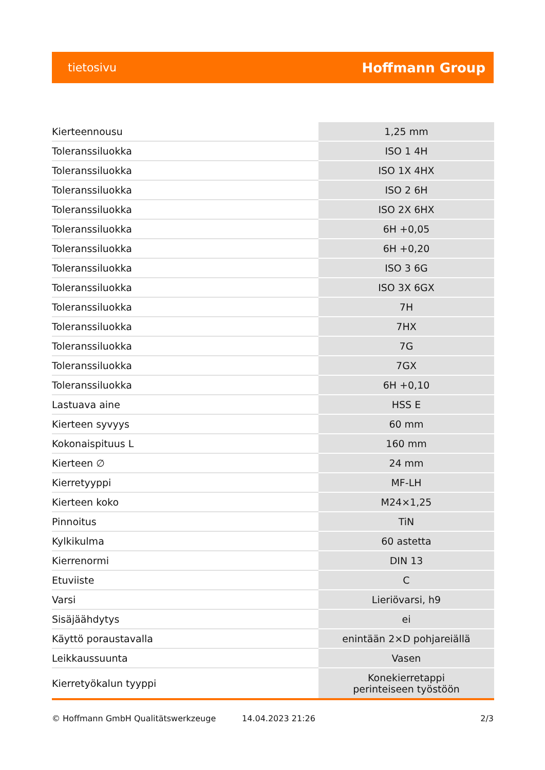tietosivu Hoffmann Group
| Kierteennousu | 1,25 mm |
| Toleranssiluokka | ISO 1 4H |
| Toleranssiluokka | ISO 1X 4HX |
| Toleranssiluokka | ISO 2 6H |
| Toleranssiluokka | ISO 2X 6HX |
| Toleranssiluokka | 6H +0,05 |
| Toleranssiluokka | 6H +0,20 |
| Toleranssiluokka | ISO 3 6G |
| Toleranssiluokka | ISO 3X 6GX |
| Toleranssiluokka | 7H |
| Toleranssiluokka | 7HX |
| Toleranssiluokka | 7G |
| Toleranssiluokka | 7GX |
| Toleranssiluokka | 6H +0,10 |
| Lastuava aine | HSS E |
| Kierteen syvyys | 60 mm |
| Kokonaispituus L | 160 mm |
| Kierteen ∅ | 24 mm |
| Kierretyyppi | MF-LH |
| Kierteen koko | M24×1,25 |
| Pinnoitus | TiN |
| Kylkikulma | 60 astetta |
| Kierrenormi | DIN 13 |
| Etuviiste | C |
| Varsi | Lieriövarsi, h9 |
| Sisäjäähdytys | ei |
| Käyttö poraustavalla | enintään 2×D pohjareiällä |
| Leikkaussuunta | Vasen |
| Kierretyökalun tyyppi | Konekierretappi perinteiseen työstöön |
© Hoffmann GmbH Qualitätswerkzeuge 14.04.2023 21:26 2/3